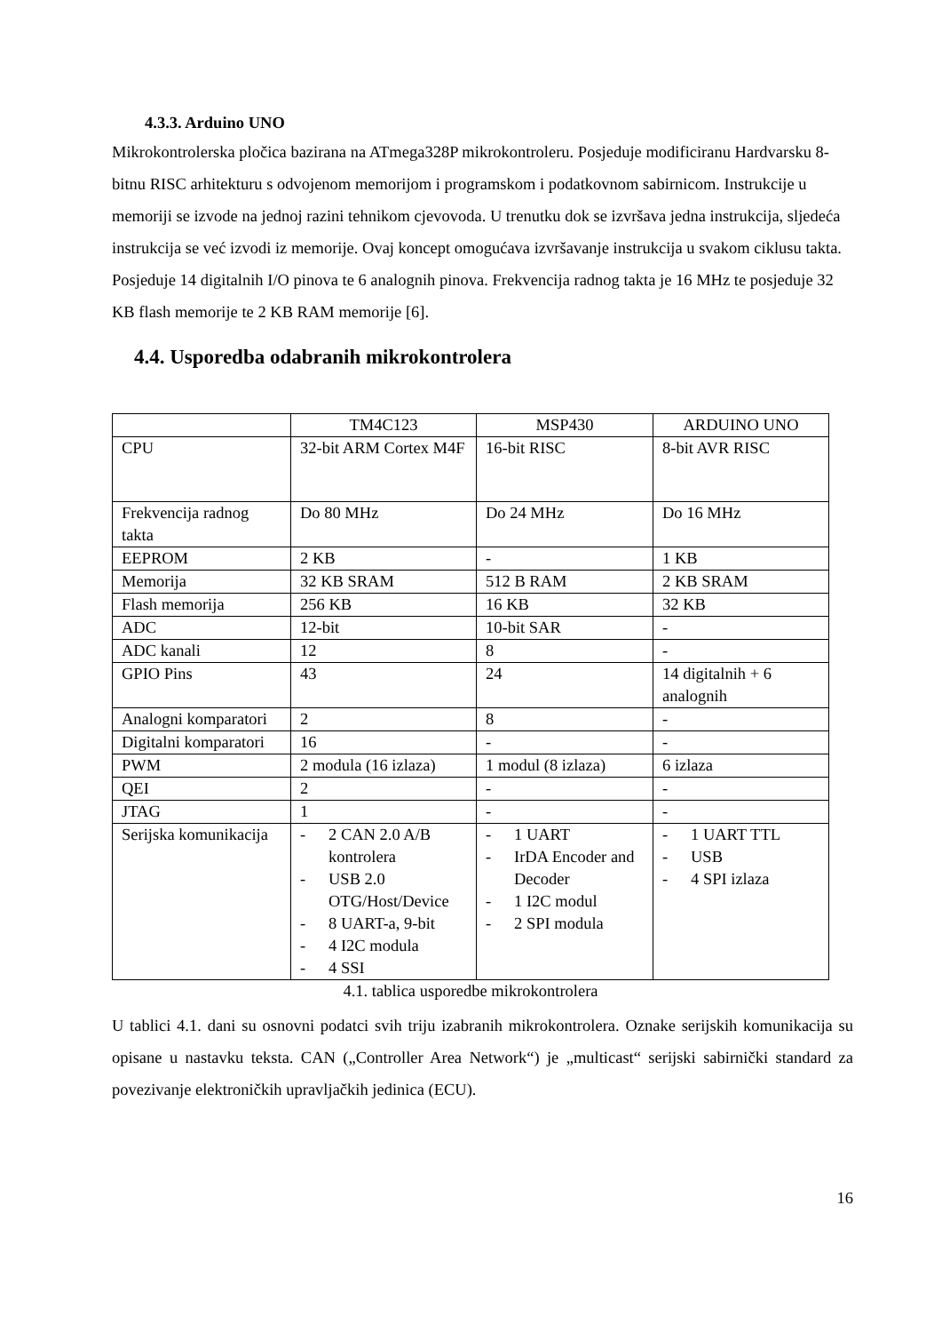4.3.3. Arduino UNO
Mikrokontrolerska pločica bazirana na ATmega328P mikrokontroleru. Posjeduje modificiranu Hardvarsku 8-bitnu RISC arhitekturu s odvojenom memorijom i programskom i podatkovnom sabirnicom. Instrukcije u memoriji se izvode na jednoj razini tehnikom cjevovoda. U trenutku dok se izvršava jedna instrukcija, sljedeća instrukcija se već izvodi iz memorije. Ovaj koncept omogućava izvršavanje instrukcija u svakom ciklusu takta. Posjeduje 14 digitalnih I/O pinova te 6 analognih pinova. Frekvencija radnog takta je 16 MHz te posjeduje 32 KB flash memorije te 2 KB RAM memorije [6].
4.4. Usporedba odabranih mikrokontrolera
| | TM4C123 | MSP430 | ARDUINO UNO |
| CPU | 32-bit ARM Cortex M4F | 16-bit RISC | 8-bit AVR RISC |
| Frekvencija radnog takta | Do 80 MHz | Do 24 MHz | Do 16 MHz |
| EEPROM | 2 KB | - | 1 KB |
| Memorija | 32 KB SRAM | 512 B RAM | 2 KB SRAM |
| Flash memorija | 256 KB | 16 KB | 32 KB |
| ADC | 12-bit | 10-bit SAR | - |
| ADC kanali | 12 | 8 | - |
| GPIO Pins | 43 | 24 | 14 digitalnih + 6 analognih |
| Analogni komparatori | 2 | 8 | - |
| Digitalni komparatori | 16 | - | - |
| PWM | 2 modula (16 izlaza) | 1 modul (8 izlaza) | 6 izlaza |
| QEI | 2 | - | - |
| JTAG | 1 | - | - |
| Serijska komunikacija | - 2 CAN 2.0 A/B kontrolera - USB 2.0 OTG/Host/Device - 8 UART-a, 9-bit - 4 I2C modula - 4 SSI | - 1 UART - IrDA Encoder and Decoder - 1 I2C modul - 2 SPI modula | - 1 UART TTL - USB - 4 SPI izlaza |
4.1. tablica usporedbe mikrokontrolera
U tablici 4.1. dani su osnovni podatci svih triju izabranih mikrokontrolera. Oznake serijskih komunikacija su opisane u nastavku teksta. CAN („Controller Area Network“) je „multicast“ serijski sabirnički standard za povezivanje elektroničkih upravljačkih jedinica (ECU).
16